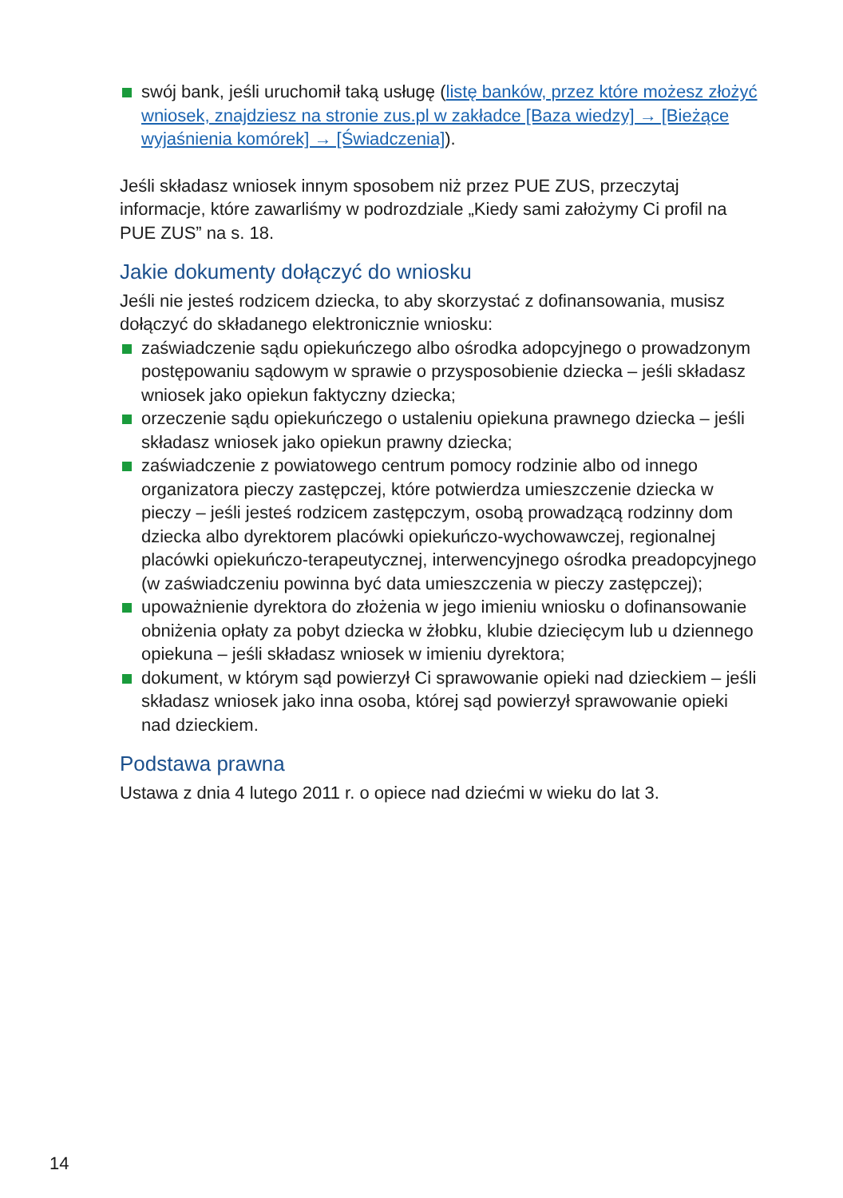swój bank, jeśli uruchomił taką usługę (listę banków, przez które możesz złożyć wniosek, znajdziesz na stronie zus.pl w zakładce [Baza wiedzy] → [Bieżące wyjaśnienia komórek] → [Świadczenia]).
Jeśli składasz wniosek innym sposobem niż przez PUE ZUS, przeczytaj informacje, które zawarliśmy w podrozdziale „Kiedy sami założymy Ci profil na PUE ZUS” na s. 18.
Jakie dokumenty dołączyć do wniosku
Jeśli nie jesteś rodzicem dziecka, to aby skorzystać z dofinansowania, musisz dołączyć do składanego elektronicznie wniosku:
zaświadczenie sądu opiekuńczego albo ośrodka adopcyjnego o prowadzonym postępowaniu sądowym w sprawie o przysposobienie dziecka – jeśli składasz wniosek jako opiekun faktyczny dziecka;
orzeczenie sądu opiekuńczego o ustaleniu opiekuna prawnego dziecka – jeśli składasz wniosek jako opiekun prawny dziecka;
zaświadczenie z powiatowego centrum pomocy rodzinie albo od innego organizatora pieczy zastępczej, które potwierdza umieszczenie dziecka w pieczy – jeśli jesteś rodzicem zastępczym, osobą prowadzącą rodzinny dom dziecka albo dyrektorem placówki opiekuńczo-wychowawczej, regionalnej placówki opiekuńczo-terapeutycznej, interwencyjnego ośrodka preadopcyjnego (w zaświadczeniu powinna być data umieszczenia w pieczy zastępczej);
upoważnienie dyrektora do złożenia w jego imieniu wniosku o dofinansowanie obniżenia opłaty za pobyt dziecka w żłobku, klubie dziecięcym lub u dziennego opiekuna – jeśli składasz wniosek w imieniu dyrektora;
dokument, w którym sąd powierzył Ci sprawowanie opieki nad dzieckiem – jeśli składasz wniosek jako inna osoba, której sąd powierzył sprawowanie opieki nad dzieckiem.
Podstawa prawna
Ustawa z dnia 4 lutego 2011 r. o opiece nad dziećmi w wieku do lat 3.
14